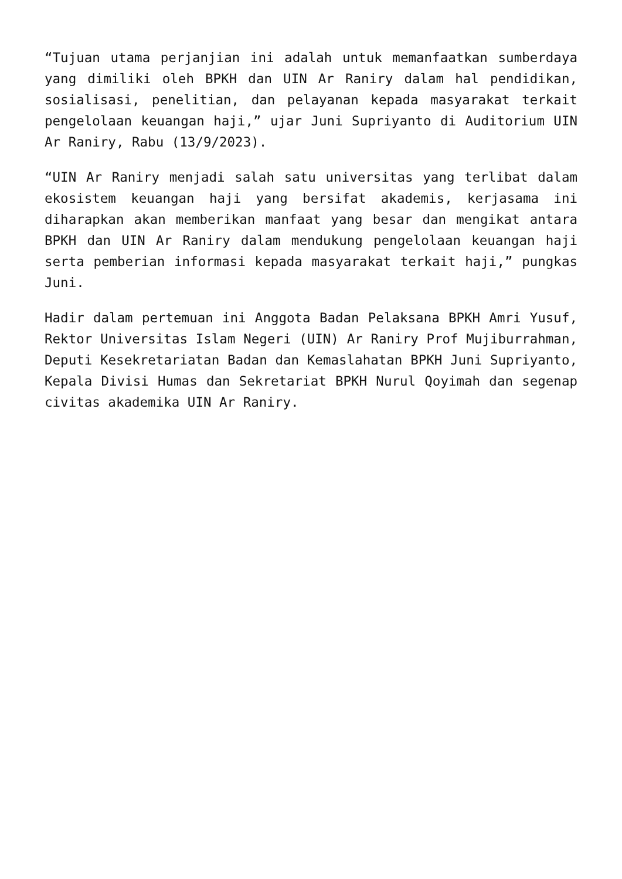“Tujuan utama perjanjian ini adalah untuk memanfaatkan sumberdaya yang dimiliki oleh BPKH dan UIN Ar Raniry dalam hal pendidikan, sosialisasi, penelitian, dan pelayanan kepada masyarakat terkait pengelolaan keuangan haji,” ujar Juni Supriyanto di Auditorium UIN Ar Raniry, Rabu (13/9/2023).
“UIN Ar Raniry menjadi salah satu universitas yang terlibat dalam ekosistem keuangan haji yang bersifat akademis, kerjasama ini diharapkan akan memberikan manfaat yang besar dan mengikat antara BPKH dan UIN Ar Raniry dalam mendukung pengelolaan keuangan haji serta pemberian informasi kepada masyarakat terkait haji,” pungkas Juni.
Hadir dalam pertemuan ini Anggota Badan Pelaksana BPKH Amri Yusuf, Rektor Universitas Islam Negeri (UIN) Ar Raniry Prof Mujiburrahman, Deputi Kesekretariatan Badan dan Kemaslahatan BPKH Juni Supriyanto, Kepala Divisi Humas dan Sekretariat BPKH Nurul Qoyimah dan segenap civitas akademika UIN Ar Raniry.